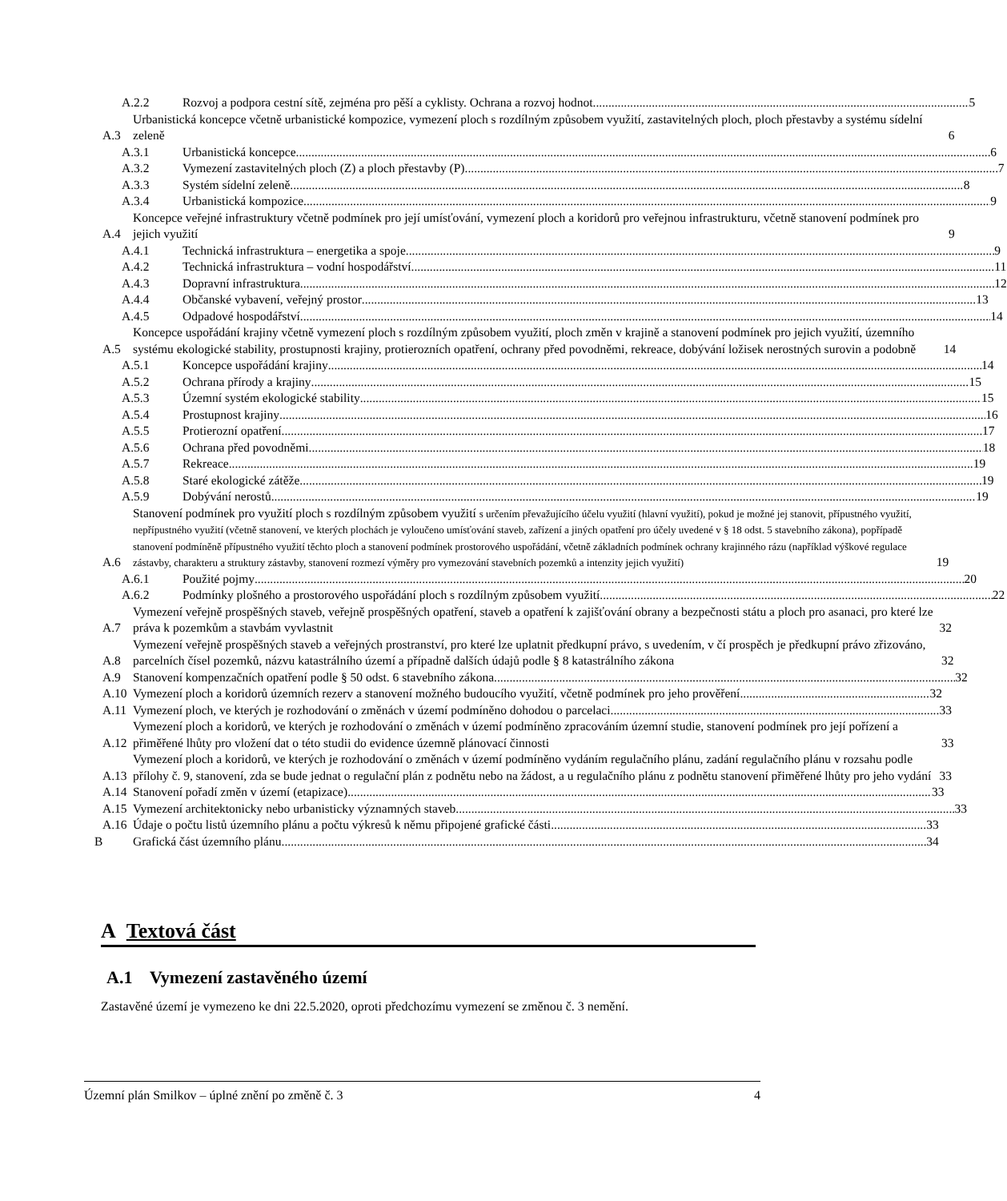A.2.2 Rozvoj a podpora cestní sítě, zejména pro pěší a cyklisty. Ochrana a rozvoj hodnot 5
A.3 Urbanistická koncepce včetně urbanistické kompozice, vymezení ploch s rozdílným způsobem využití, zastavitelných ploch, ploch přestavby a systému sídelní zeleně 6
A.3.1 Urbanistická koncepce 6
A.3.2 Vymezení zastavitelných ploch (Z) a ploch přestavby (P) 7
A.3.3 Systém sídelní zeleně 8
A.3.4 Urbanistická kompozice 9
A.4 Koncepce veřejné infrastruktury včetně podmínek pro její umísťování, vymezení ploch a koridorů pro veřejnou infrastrukturu, včetně stanovení podmínek pro jejich využití 9
A.4.1 Technická infrastruktura – energetika a spoje 9
A.4.2 Technická infrastruktura – vodní hospodářství 11
A.4.3 Dopravní infrastruktura 12
A.4.4 Občanské vybavení, veřejný prostor 13
A.4.5 Odpadové hospodářství 14
A.5 Koncepce uspořádání krajiny včetně vymezení ploch s rozdílným způsobem využití, ploch změn v krajině a stanovení podmínek pro jejich využití, územního systému ekologické stability, prostupnosti krajiny, protierozních opatření, ochrany před povodněmi, rekreace, dobývání ložisek nerostných surovin a podobně 14
A.5.1 Koncepce uspořádání krajiny 14
A.5.2 Ochrana přírody a krajiny 15
A.5.3 Územní systém ekologické stability 15
A.5.4 Prostupnost krajiny 16
A.5.5 Protierozní opatření 17
A.5.6 Ochrana před povodněmi 18
A.5.7 Rekreace 19
A.5.8 Staré ekologické zátěže 19
A.5.9 Dobývání nerostů 19
A.6 Stanovení podmínek pro využití ploch s rozdílným způsobem využití s určením převažujícího účelu využití (hlavní využití), pokud je možné jej stanovit, přípustného využití, nepřípustného využití (včetně stanovení, ve kterých plochách je vyloučeno umísťování staveb, zařízení a jiných opatření pro účely uvedené v § 18 odst. 5 stavebního zákona), popřípadě stanovení podmíněně přípustného využití těchto ploch a stanovení podmínek prostorového uspořádání, včetně základních podmínek ochrany krajinného rázu (například výškové regulace zástavby, charakteru a struktury zástavby, stanovení rozmezí výměry pro vymezování stavebních pozemků a intenzity jejich využití) 19
A.6.1 Použité pojmy 20
A.6.2 Podmínky plošného a prostorového uspořádání ploch s rozdílným způsobem využití 22
A.7 Vymezení veřejně prospěšných staveb, veřejně prospěšných opatření, staveb a opatření k zajišťování obrany a bezpečnosti státu a ploch pro asanaci, pro které lze práva k pozemkům a stavbám vyvlastnit 32
A.8 Vymezení veřejně prospěšných staveb a veřejných prostranství, pro které lze uplatnit předkupní právo, s uvedením, v čí prospěch je předkupní právo zřizováno, parcelních čísel pozemků, názvu katastrálního území a případně dalších údajů podle § 8 katastrálního zákona 32
A.9 Stanovení kompenzačních opatření podle § 50 odst. 6 stavebního zákona 32
A.10 Vymezení ploch a koridorů územních rezerv a stanovení možného budoucího využití, včetně podmínek pro jeho prověření 32
A.11 Vymezení ploch, ve kterých je rozhodování o změnách v území podmíněno dohodou o parcelaci 33
A.12 Vymezení ploch a koridorů, ve kterých je rozhodování o změnách v území podmíněno zpracováním územní studie, stanovení podmínek pro její pořízení a přiměřené lhůty pro vložení dat o této studii do evidence územně plánovací činnosti 33
A.13 Vymezení ploch a koridorů, ve kterých je rozhodování o změnách v území podmíněno vydáním regulačního plánu, zadání regulačního plánu v rozsahu podle přílohy č. 9, stanovení, zda se bude jednat o regulační plán z podnětu nebo na žádost, a u regulačního plánu z podnětu stanovení přiměřené lhůty pro jeho vydání 33
A.14 Stanovení pořadí změn v území (etapizace) 33
A.15 Vymezení architektonicky nebo urbanisticky významných staveb 33
A.16 Údaje o počtu listů územního plánu a počtu výkresů k němu připojené grafické části 33
B Grafická část územního plánu 34
A Textová část
A.1 Vymezení zastavěného území
Zastavěné území je vymezeno ke dni 22.5.2020, oproti předchozímu vymezení se změnou č. 3 nemění.
Územní plán Smilkov – úplné znění po změně č. 3 4